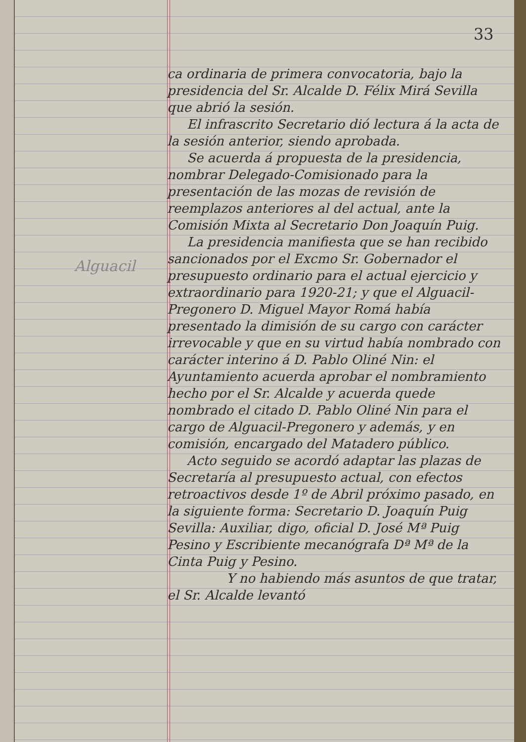33
Alguacil
ca ordinaria de primera convocatoria, bajo la presidencia del Sr. Alcalde D. Félix Mirá Sevilla que abrió la sesión.
El infrascrito Secretario dió lectura á la acta de la sesión anterior, siendo aprobada.
Se acuerda á propuesta de la presidencia, nombrar Delegado-Comisionado para la presentación de las mozas de revisión de reemplazos anteriores al del actual, ante la Comisión Mixta al Secretario Don Joaquín Puig.
La presidencia manifiesta que se han recibido sancionados por el Excmo Sr. Gobernador el presupuesto ordinario para el actual ejercicio y extraordinario para 1920-21; y que el Alguacil-Pregonero D. Miguel Mayor Romá había presentado la dimisión de su cargo con carácter irrevocable y que en su virtud había nombrado con carácter interino á D. Pablo Oliné Nin: el Ayuntamiento acuerda aprobar el nombramiento hecho por el Sr. Alcalde y acuerda quede nombrado el citado D. Pablo Oliné Nin para el cargo de Alguacil-Pregonero y además, y en comisión, encargado del Matadero público.
Acto seguido se acordó adaptar las plazas de Secretaría al presupuesto actual, con efectos retroactivos desde 1º de Abril próximo pasado, en la siguiente forma: Secretario D. Joaquín Puig Sevilla: Auxiliar, digo, oficial D. José Mª Puig Pesino y Escribiente mecanógrafa Dª Mª de la Cinta Puig y Pesino.
Y no habiendo más asuntos de que tratar, el Sr. Alcalde levantó